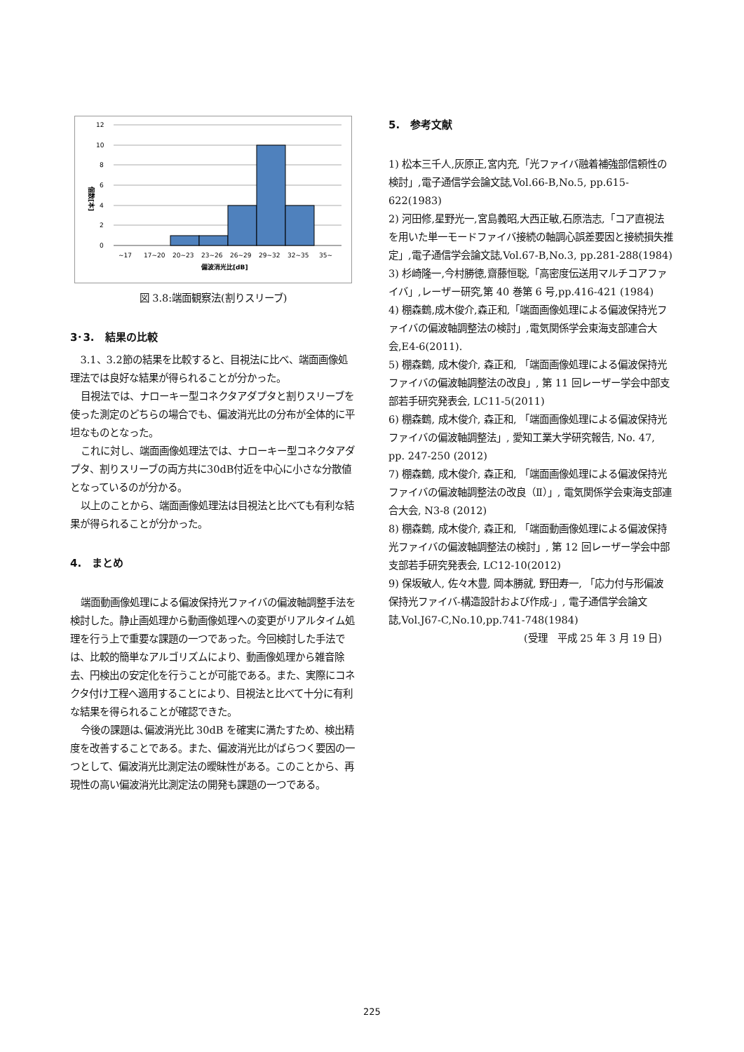12
10
8
6
4
2
0
~17
17~20
20~23
23~26
26~29
29~32
32~35
35~
偏波消光比[dB]
個数[本]
図 3.8:端面観察法(割りスリーブ)
3･3.　結果の比較
3.1、3.2節の結果を比較すると、目視法に比べ、端面画像処理法では良好な結果が得られることが分かった。
目視法では、ナローキー型コネクタアダプタと割りスリーブを使った測定のどちらの場合でも、偏波消光比の分布が全体的に平坦なものとなった。
これに対し、端面画像処理法では、ナローキー型コネクタアダプタ、割りスリーブの両方共に30dB付近を中心に小さな分散値となっているのが分かる。
以上のことから、端面画像処理法は目視法と比べても有利な結果が得られることが分かった。
4.　まとめ
端面動画像処理による偏波保持光ファイバの偏波軸調整手法を検討した。静止画処理から動画像処理への変更がリアルタイム処理を行う上で重要な課題の一つであった。今回検討した手法では、比較的簡単なアルゴリズムにより、動画像処理から雑音除去、円検出の安定化を行うことが可能である。また、実際にコネクタ付け工程へ適用することにより、目視法と比べて十分に有利な結果を得られることが確認できた。
今後の課題は､偏波消光比 30dB を確実に満たすため、検出精度を改善することである。また、偏波消光比がばらつく要因の一つとして、偏波消光比測定法の曖昧性がある。このことから、再現性の高い偏波消光比測定法の開発も課題の一つである。
5.　参考文献
1) 松本三千人,灰原正,宮内充,「光ファイバ融着補強部信頼性の検討」,電子通信学会論文誌,Vol.66-B,No.5, pp.615-622(1983)
2) 河田修,星野光一,宮島義昭,大西正敏,石原浩志,「コア直視法を用いた単一モードファイバ接続の軸調心誤差要因と接続損失推定」,電子通信学会論文誌,Vol.67-B,No.3, pp.281-288(1984)
3) 杉崎隆一,今村勝徳,齋藤恒聡,「高密度伝送用マルチコアファイバ」,レーザー研究,第 40 巻第 6 号,pp.416-421 (1984)
4) 棚森鶴,成木俊介,森正和,「端面画像処理による偏波保持光ファイバの偏波軸調整法の検討」,電気関係学会東海支部連合大会,E4-6(2011).
5) 棚森鶴, 成木俊介, 森正和, 「端面画像処理による偏波保持光ファイバの偏波軸調整法の改良」, 第 11 回レーザー学会中部支部若手研究発表会, LC11-5(2011)
6) 棚森鶴, 成木俊介, 森正和, 「端面画像処理による偏波保持光ファイバの偏波軸調整法」, 愛知工業大学研究報告, No. 47, pp. 247-250 (2012)
7) 棚森鶴, 成木俊介, 森正和, 「端面画像処理による偏波保持光ファイバの偏波軸調整法の改良（Ⅱ）」, 電気関係学会東海支部連合大会, N3-8 (2012)
8) 棚森鶴, 成木俊介, 森正和, 「端面動画像処理による偏波保持光ファイバの偏波軸調整法の検討」, 第 12 回レーザー学会中部支部若手研究発表会, LC12-10(2012)
9) 保坂敏人, 佐々木豊, 岡本勝就, 野田寿一, 「応力付与形偏波保持光ファイバ-構造設計および作成-」, 電子通信学会論文誌,Vol.J67-C,No.10,pp.741-748(1984)
(受理　平成 25 年 3 月 19 日)
225